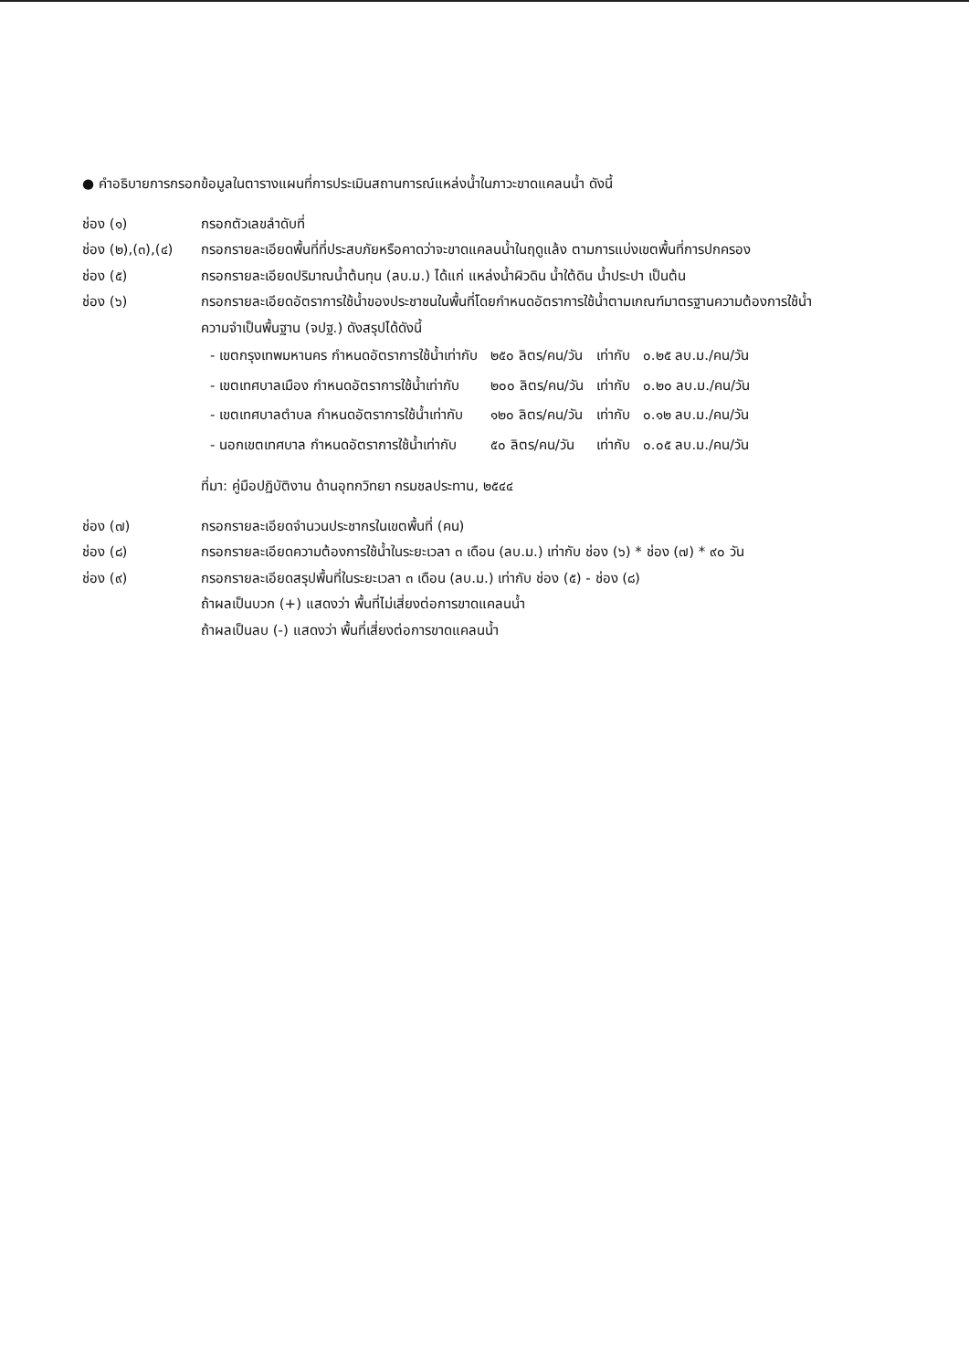● คำอธิบายการกรอกข้อมูลในตารางแผนที่การประเมินสถานการณ์แหล่งน้ำในภาวะขาดแคลนน้ำ ดังนี้
ช่อง (๑) กรอกตัวเลขลำดับที่
ช่อง (๒),(๓),(๔)
กรอกรายละเอียดพื้นที่ที่ประสบภัยหรือคาดว่าจะขาดแคลนน้ำในฤดูแล้ง ตามการแบ่งเขตพื้นที่การปกครอง
ช่อง (๕) กรอกรายละเอียดปริมาณน้ำต้นทุน (ลบ.ม.) ได้แก่ แหล่งน้ำผิวดิน น้ำใต้ดิน น้ำประปา เป็นต้น
ช่อง (๖) กรอกรายละเอียดอัตราการใช้น้ำของประชาชนในพื้นที่โดยกำหนดอัตราการใช้น้ำตามเกณฑ์มาตรฐานความต้องการใช้น้ำ
ความจำเป็นพื้นฐาน (จปฐ.) ดังสรุปได้ดังนี้
| - เขตกรุงเทพมหานคร กำหนดอัตราการใช้น้ำเท่ากับ | ๒๕๐ ลิตร/คน/วัน | เท่ากับ | ๐.๒๕ ลบ.ม./คน/วัน |
| - เขตเทศบาลเมือง กำหนดอัตราการใช้น้ำเท่ากับ | ๒๐๐ ลิตร/คน/วัน | เท่ากับ | ๐.๒๐ ลบ.ม./คน/วัน |
| - เขตเทศบาลตำบล กำหนดอัตราการใช้น้ำเท่ากับ | ๑๒๐ ลิตร/คน/วัน | เท่ากับ | ๐.๑๒ ลบ.ม./คน/วัน |
| - นอกเขตเทศบาล กำหนดอัตราการใช้น้ำเท่ากับ | ๕๐ ลิตร/คน/วัน | เท่ากับ | ๐.๐๕ ลบ.ม./คน/วัน |
ที่มา: คู่มือปฏิบัติงาน ด้านอุทกวิทยา กรมชลประทาน, ๒๕๔๔
ช่อง (๗) กรอกรายละเอียดจำนวนประชากรในเขตพื้นที่ (คน)
ช่อง (๘) กรอกรายละเอียดความต้องการใช้น้ำในระยะเวลา ๓ เดือน (ลบ.ม.) เท่ากับ ช่อง (๖) * ช่อง (๗) * ๙๐ วัน
ช่อง (๙) กรอกรายละเอียดสรุปพื้นที่ในระยะเวลา ๓ เดือน (ลบ.ม.) เท่ากับ ช่อง (๕) - ช่อง (๘)
ถ้าผลเป็นบวก (+) แสดงว่า พื้นที่ไม่เสี่ยงต่อการขาดแคลนน้ำ
ถ้าผลเป็นลบ (-) แสดงว่า พื้นที่เสี่ยงต่อการขาดแคลนน้ำ